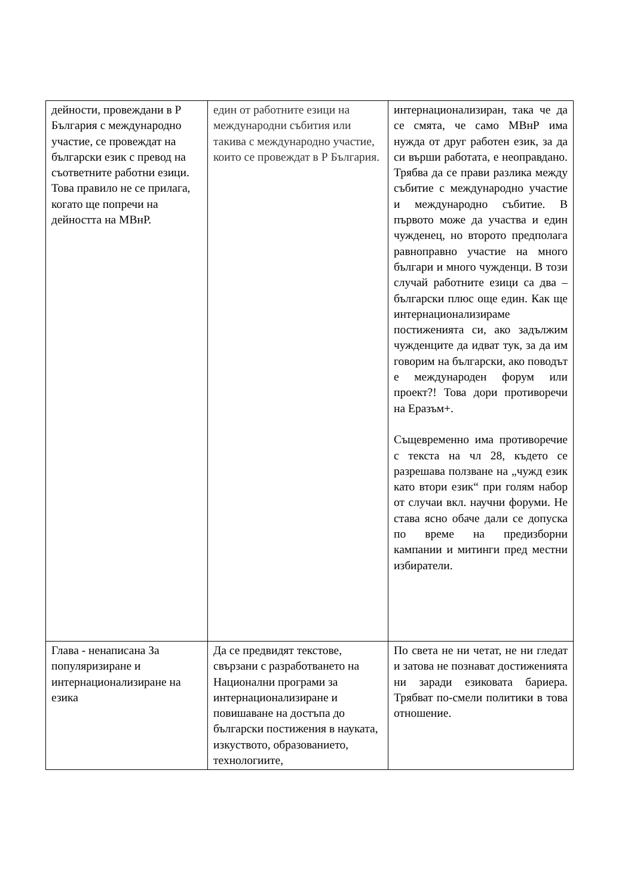| дейности, провеждани в Р България с международно участие, се провеждат на български език с превод на съответните работни езици. Това правило не се прилага, когато ще попречи на дейността на МВнР. | един от работните езици на международни събития или такива с международно участие, които се провеждат в Р България. | интернационализиран, така че да се смята, че само МВнР има нужда от друг работен език, за да си върши работата, е неоправдано. Трябва да се прави разлика между събитие с международно участие и международно събитие. В първото може да участва и един чужденец, но второто предполага равноправно участие на много българи и много чужденци. В този случай работните езици са два – български плюс още един. Как ще интернационализираме постиженията си, ако задължим чужденците да идват тук, за да им говорим на български, ако поводът е международен форум или проект?! Това дори противоречи на Еразъм+. Същевременно има противоречие с текста на чл 28, където се разрешава ползване на „чужд език като втори език“ при голям набор от случаи вкл. научни форуми. Не става ясно обаче дали се допуска по време на предизборни кампании и митинги пред местни избиратели. |
| Глава - ненаписана За популяризиране и интернационализиране на езика | Да се предвидят текстове, свързани с разработването на Национални програми за интернационализиране и повишаване на достъпа до български постижения в науката, изкуството, образованието, технологиите, | По света не ни четат, не ни гледат и затова не познават достиженията ни заради езиковата бариера. Трябват по-смели политики в това отношение. |